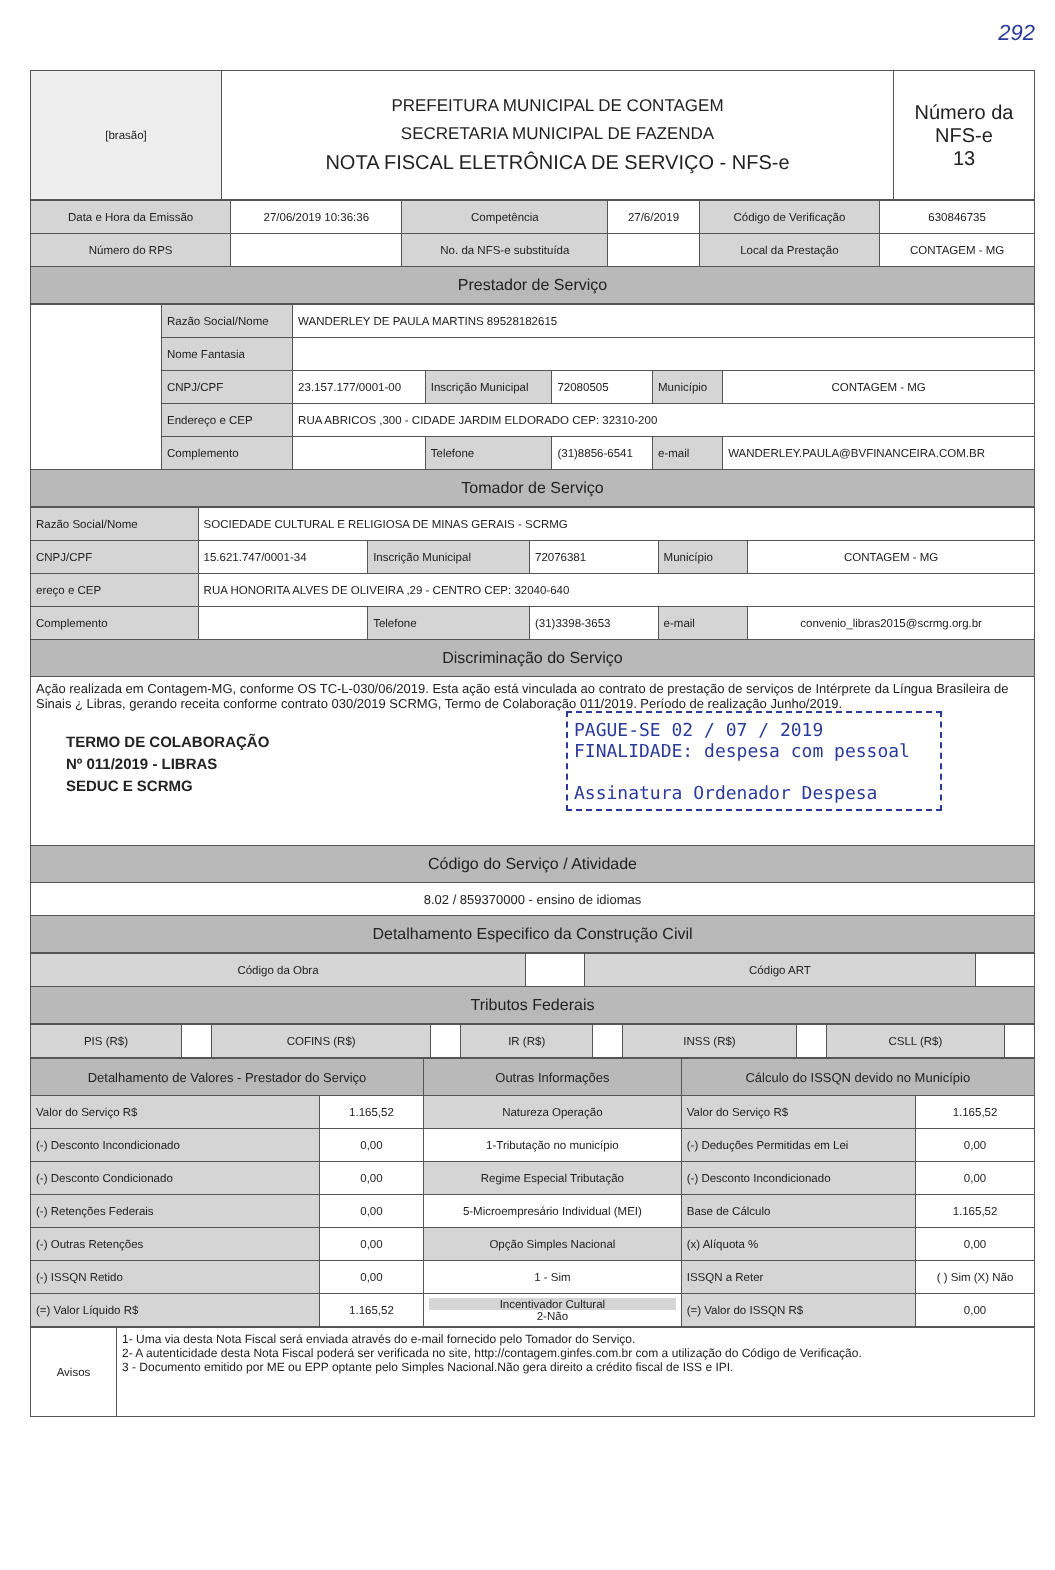292
| [brasão] | PREFEITURA MUNICIPAL DE CONTAGEM SECRETARIA MUNICIPAL DE FAZENDA NOTA FISCAL ELETRÔNICA DE SERVIÇO - NFS-e | Número da NFS-e 13 |
| Data e Hora da Emissão | 27/06/2019 10:36:36 | Competência | 27/6/2019 | Código de Verificação | 630846735 |
| Número do RPS | | No. da NFS-e substituída | | Local da Prestação | CONTAGEM - MG |
| Prestador de Serviço | | | | | |
| | Razão Social/Nome | WANDERLEY DE PAULA MARTINS 89528182615 | | | | |
| | Nome Fantasia | | | | | |
| | CNPJ/CPF | 23.157.177/0001-00 | Inscrição Municipal | 72080505 | Município | CONTAGEM - MG |
| | Endereço e CEP | RUA ABRICOS ,300 - CIDADE JARDIM ELDORADO CEP: 32310-200 | | | | |
| | Complemento | | Telefone | (31)8856-6541 | e-mail | WANDERLEY.PAULA@BVFINANCEIRA.COM.BR |
| Tomador de Serviço | | | | | | |
| Razão Social/Nome | SOCIEDADE CULTURAL E RELIGIOSA DE MINAS GERAIS - SCRMG | | | | |
| CNPJ/CPF | 15.621.747/0001-34 | Inscrição Municipal | 72076381 | Município | CONTAGEM - MG |
| ereço e CEP | RUA HONORITA ALVES DE OLIVEIRA ,29 - CENTRO CEP: 32040-640 | | | | |
| Complemento | | Telefone | (31)3398-3653 | e-mail | convenio_libras2015@scrmg.org.br |
| Discriminação do Serviço | | | | | |
| Ação realizada em Contagem-MG, conforme OS TC-L-030/06/2019. Esta ação está vinculada ao contrato de prestação de serviços de Intérprete da Língua Brasileira de Sinais ¿ Libras, gerando receita conforme contrato 030/2019 SCRMG, Termo de Colaboração 011/2019. Período de realização Junho/2019. PAGUE-SE 02 / 07 / 2019 FINALIDADE: despesa com pessoal Assinatura Ordenador Despesa TERMO DE COLABORAÇÃO Nº 011/2019 - LIBRAS SEDUC E SCRMG | | | | | |
| Código do Serviço / Atividade | | | | | |
| 8.02 / 859370000 - ensino de idiomas | | | | | |
| Detalhamento Especifico da Construção Civil | | | | | |
| Código da Obra | | Código ART | |
| Tributos Federais | | | |
| PIS (R$) | | COFINS (R$) | | IR (R$) | | INSS (R$) | | CSLL (R$) | |
| Detalhamento de Valores - Prestador do Serviço | | Outras Informações | Cálculo do ISSQN devido no Município | |
| --- | --- | --- | --- | --- |
| Valor do Serviço R$ | 1.165,52 | Natureza Operação | Valor do Serviço R$ | 1.165,52 |
| (-) Desconto Incondicionado | 0,00 | 1-Tributação no município | (-) Deduções Permitidas em Lei | 0,00 |
| (-) Desconto Condicionado | 0,00 | Regime Especial Tributação | (-) Desconto Incondicionado | 0,00 |
| (-) Retenções Federais | 0,00 | 5-Microempresário Individual (MEI) | Base de Cálculo | 1.165,52 |
| (-) Outras Retenções | 0,00 | Opção Simples Nacional | (x) Alíquota % | 0,00 |
| (-) ISSQN Retido | 0,00 | 1 - Sim | ISSQN a Reter | ( ) Sim (X) Não |
| (=) Valor Líquido R$ | 1.165,52 | Incentivador Cultural 2-Não | (=) Valor do ISSQN R$ | 0,00 |
| Avisos | 1- Uma via desta Nota Fiscal será enviada através do e-mail fornecido pelo Tomador do Serviço. 2- A autenticidade desta Nota Fiscal poderá ser verificada no site, http://contagem.ginfes.com.br com a utilização do Código de Verificação. 3 - Documento emitido por ME ou EPP optante pelo Simples Nacional.Não gera direito a crédito fiscal de ISS e IPI. |